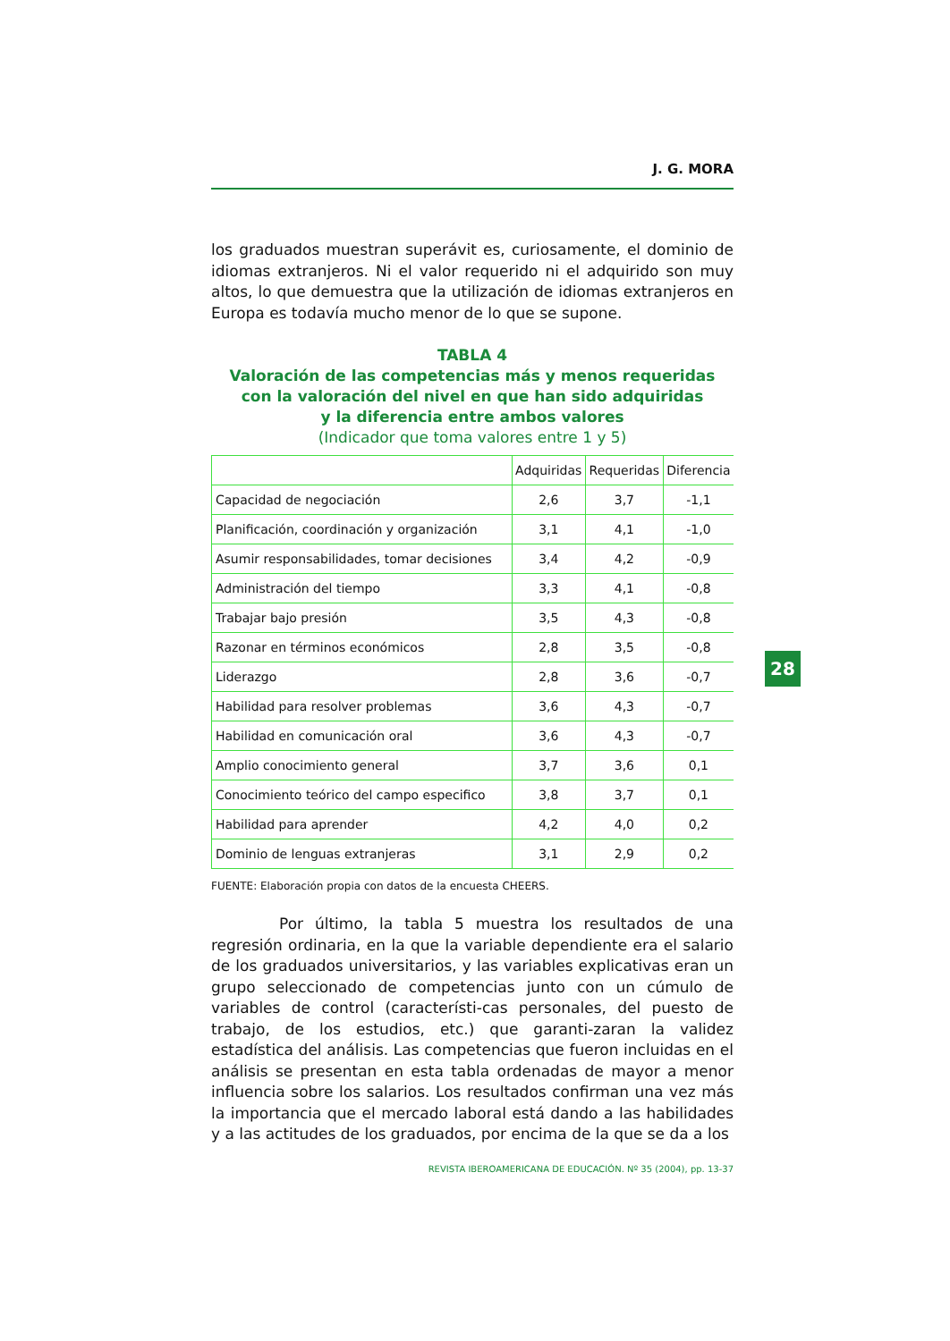J. G. MORA
los graduados muestran superávit es, curiosamente, el dominio de idiomas extranjeros. Ni el valor requerido ni el adquirido son muy altos, lo que demuestra que la utilización de idiomas extranjeros en Europa es todavía mucho menor de lo que se supone.
TABLA 4
Valoración de las competencias más y menos requeridas
con la valoración del nivel en que han sido adquiridas
y la diferencia entre ambos valores
(Indicador que toma valores entre 1 y 5)
| | Adquiridas | Requeridas | Diferencia |
| --- | --- | --- | --- |
| Capacidad de negociación | 2,6 | 3,7 | -1,1 |
| Planificación, coordinación y organización | 3,1 | 4,1 | -1,0 |
| Asumir responsabilidades, tomar decisiones | 3,4 | 4,2 | -0,9 |
| Administración del tiempo | 3,3 | 4,1 | -0,8 |
| Trabajar bajo presión | 3,5 | 4,3 | -0,8 |
| Razonar en términos económicos | 2,8 | 3,5 | -0,8 |
| Liderazgo | 2,8 | 3,6 | -0,7 |
| Habilidad para resolver problemas | 3,6 | 4,3 | -0,7 |
| Habilidad en comunicación oral | 3,6 | 4,3 | -0,7 |
| Amplio conocimiento general | 3,7 | 3,6 | 0,1 |
| Conocimiento teórico del campo especifico | 3,8 | 3,7 | 0,1 |
| Habilidad para aprender | 4,2 | 4,0 | 0,2 |
| Dominio de lenguas extranjeras | 3,1 | 2,9 | 0,2 |
FUENTE: Elaboración propia con datos de la encuesta CHEERS.
Por último, la tabla 5 muestra los resultados de una regresión ordinaria, en la que la variable dependiente era el salario de los graduados universitarios, y las variables explicativas eran un grupo seleccionado de competencias junto con un cúmulo de variables de control (característi-cas personales, del puesto de trabajo, de los estudios, etc.) que garanti-zaran la validez estadística del análisis. Las competencias que fueron incluidas en el análisis se presentan en esta tabla ordenadas de mayor a menor influencia sobre los salarios. Los resultados confirman una vez más la importancia que el mercado laboral está dando a las habilidades y a las actitudes de los graduados, por encima de la que se da a los
28
REVISTA IBEROAMERICANA DE EDUCACIÓN. Nº 35 (2004), pp. 13-37